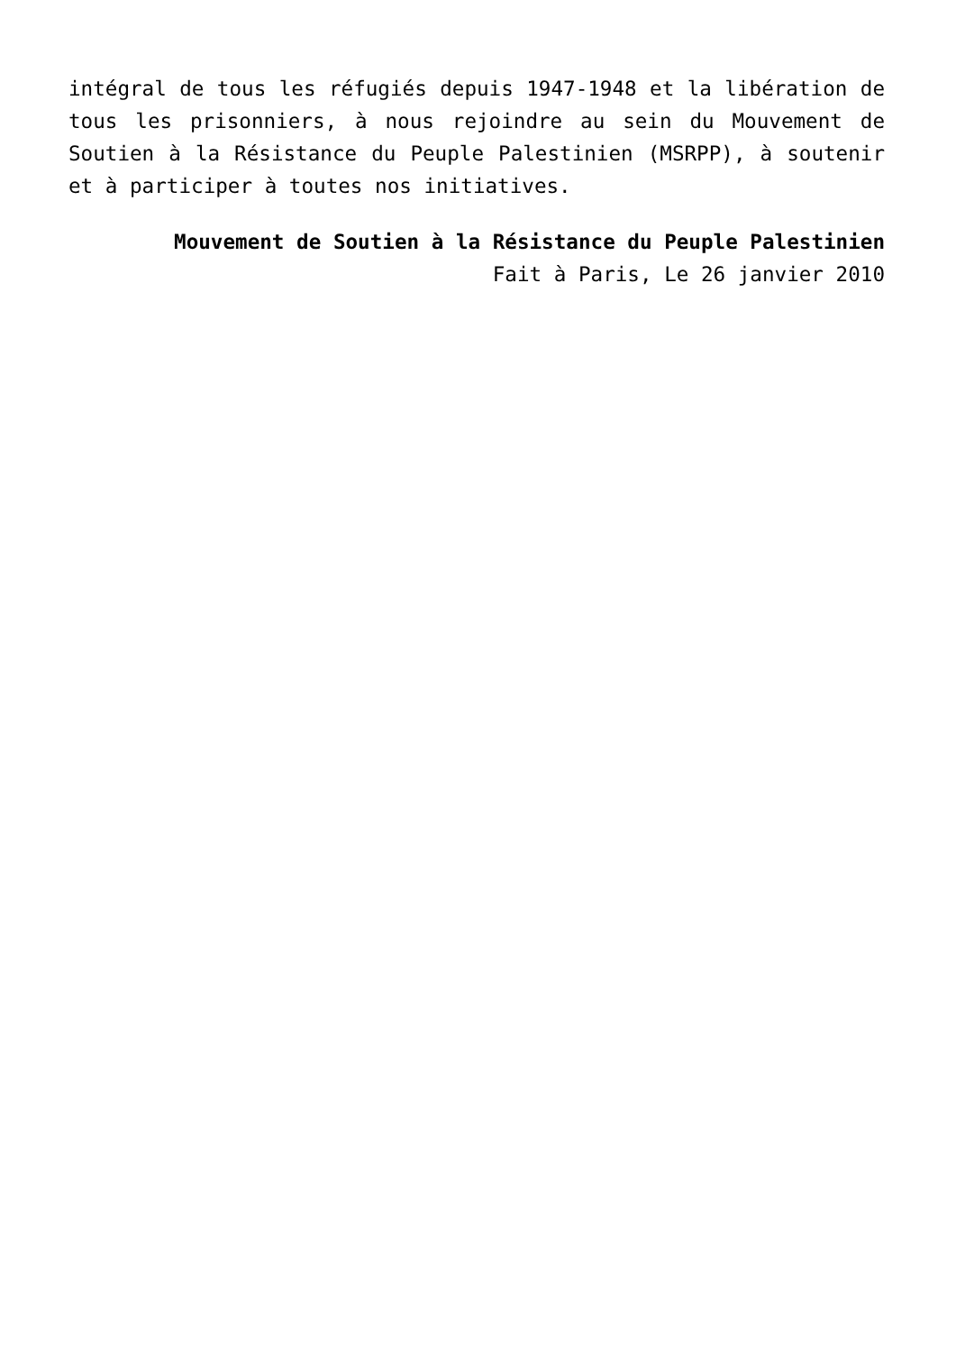intégral de tous les réfugiés depuis 1947-1948 et la libération de tous les prisonniers, à nous rejoindre au sein du Mouvement de Soutien à la Résistance du Peuple Palestinien (MSRPP), à soutenir et à participer à toutes nos initiatives.
Mouvement de Soutien à la Résistance du Peuple Palestinien
Fait à Paris, Le 26 janvier 2010